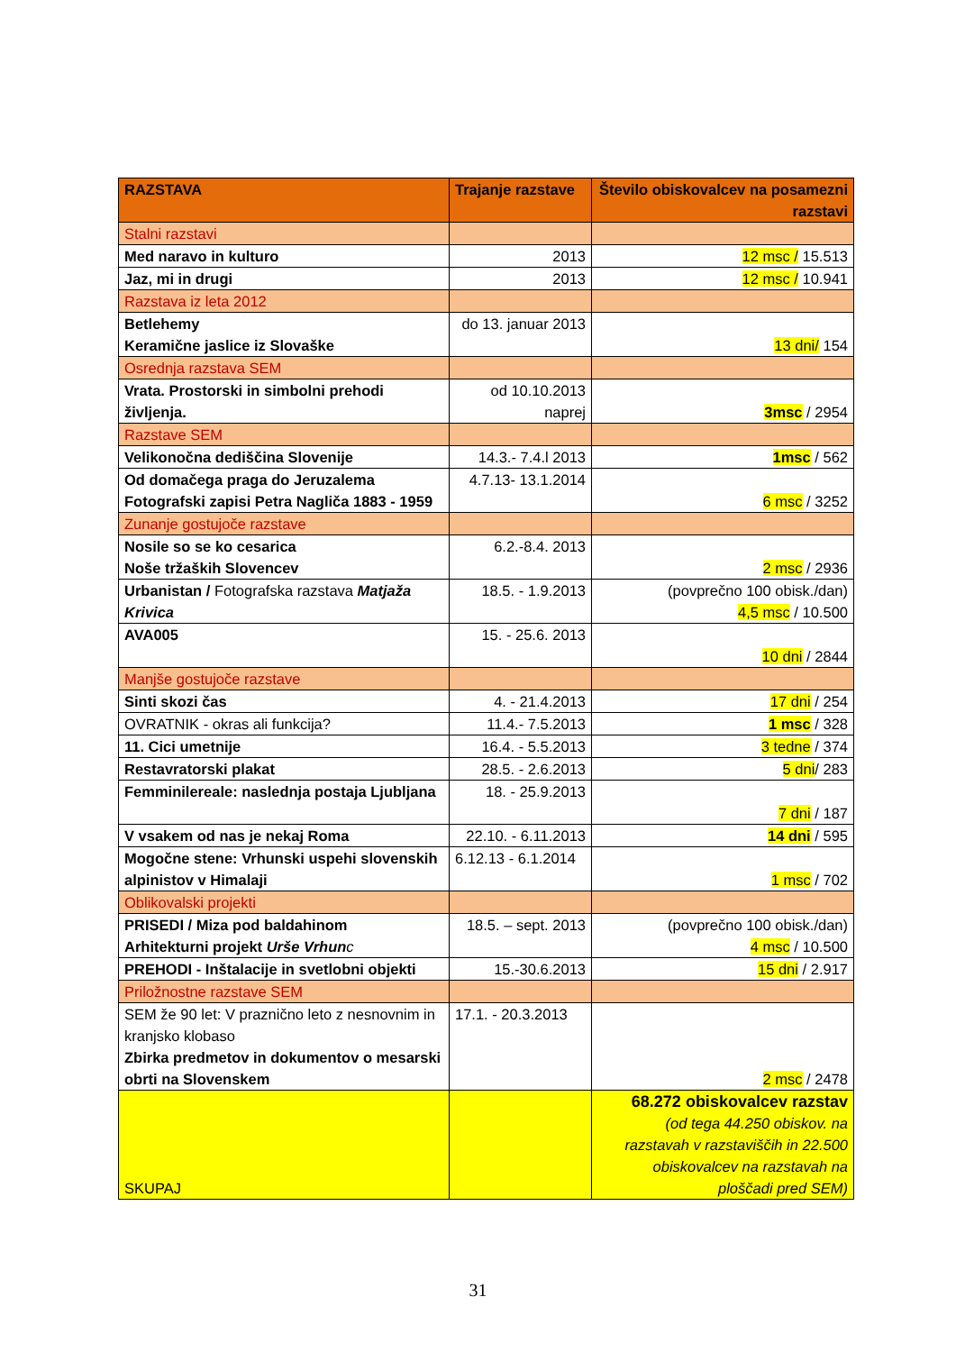| RAZSTAVA | Trajanje razstave | Število obiskovalcev na posamezni razstavi |
| --- | --- | --- |
| Stalni razstavi | | |
| Med naravo in kulturo | 2013 | 12 msc / 15.513 |
| Jaz, mi in drugi | 2013 | 12 msc / 10.941 |
| Razstava iz leta 2012 | | |
| Betlehemy Keramične jaslice iz Slovaške | do 13. januar 2013 | 13 dni/ 154 |
| Osrednja razstava SEM | | |
| Vrata. Prostorski in simbolni prehodi življenja. | od 10.10.2013 naprej | 3msc / 2954 |
| Razstave SEM | | |
| Velikonočna dediščina Slovenije | 14.3.- 7.4.l 2013 | 1msc / 562 |
| Od domačega praga do Jeruzalema Fotografski zapisi Petra Nagliča 1883 - 1959 | 4.7.13- 13.1.2014 | 6 msc / 3252 |
| Zunanje gostujoče razstave | | |
| Nosile so se ko cesarica Noše tržaških Slovencev | 6.2.-8.4. 2013 | 2 msc / 2936 |
| Urbanistan / Fotografska razstava Matjaža Krivica | 18.5. - 1.9.2013 | (povprečno 100 obisk./dan) 4,5 msc / 10.500 |
| AVA005 | 15. - 25.6. 2013 | 10 dni / 2844 |
| Manjše gostujoče razstave | | |
| Sinti skozi čas | 4. - 21.4.2013 | 17 dni / 254 |
| OVRATNIK - okras ali funkcija? | 11.4.- 7.5.2013 | 1 msc / 328 |
| 11. Cici umetnije | 16.4. - 5.5.2013 | 3 tedne / 374 |
| Restavratorski plakat | 28.5. - 2.6.2013 | 5 dni / 283 |
| Femminilereale: naslednja postaja Ljubljana | 18. - 25.9.2013 | 7 dni / 187 |
| V vsakem od nas je nekaj Roma | 22.10. - 6.11.2013 | 14 dni / 595 |
| Mogočne stene: Vrhunski uspehi slovenskih alpinistov v Himalaji | 6.12.13 - 6.1.2014 | 1 msc / 702 |
| Oblikovalski projekti | | |
| PRISEDI / Miza pod baldahinom Arhitekturni projekt Urše Vrhun c | 18.5. – sept. 2013 | (povprečno 100 obisk./dan) 4 msc / 10.500 |
| PREHODI - Inštalacije in svetlobni objekti | 15.-30.6.2013 | 15 dni / 2.917 |
| Priložnostne razstave SEM | | |
| SEM že 90 let: V praznično leto z nesnovnim in kranjsko klobaso Zbirka predmetov in dokumentov o mesarski obrti na Slovenskem | 17.1. - 20.3.2013 | 2 msc / 2478 |
| SKUPAJ | | 68.272 obiskovalcev razstav (od tega 44.250 obiskov. na razstavah v razstaviščih in 22.500 obiskovalcev na razstavah na ploščadi pred SEM) |
31